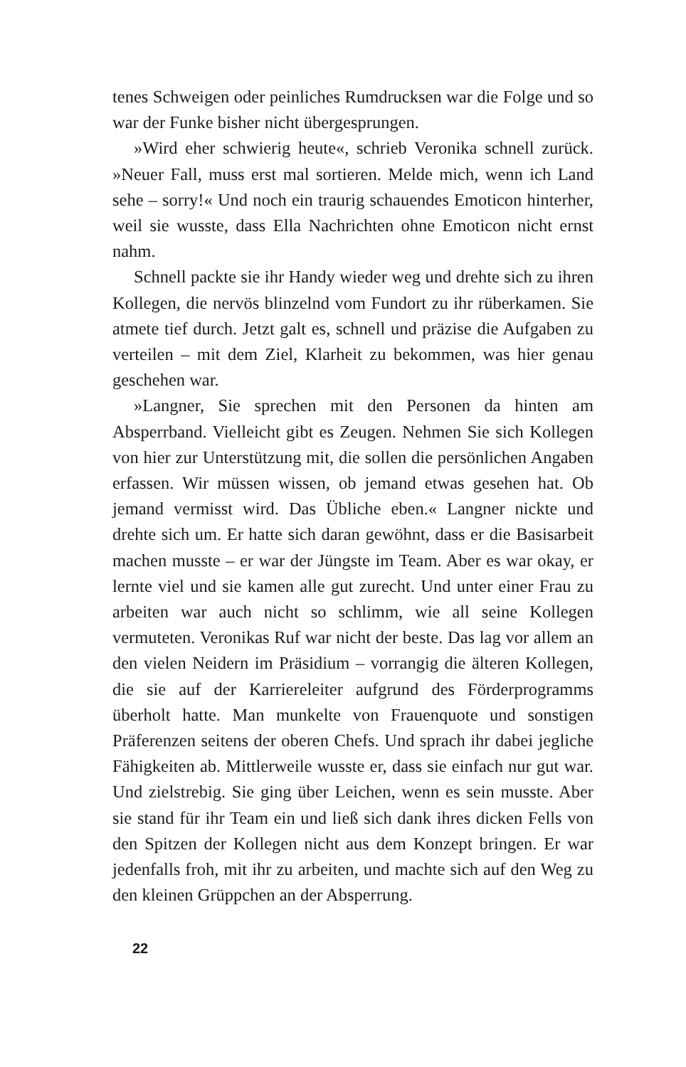tenes Schweigen oder peinliches Rumdrucksen war die Folge und so war der Funke bisher nicht übergesprungen.
»Wird eher schwierig heute«, schrieb Veronika schnell zurück. »Neuer Fall, muss erst mal sortieren. Melde mich, wenn ich Land sehe – sorry!« Und noch ein traurig schauendes Emoticon hinterher, weil sie wusste, dass Ella Nachrichten ohne Emoticon nicht ernst nahm.
Schnell packte sie ihr Handy wieder weg und drehte sich zu ihren Kollegen, die nervös blinzelnd vom Fundort zu ihr rüberkamen. Sie atmete tief durch. Jetzt galt es, schnell und präzise die Aufgaben zu verteilen – mit dem Ziel, Klarheit zu bekommen, was hier genau geschehen war.
»Langner, Sie sprechen mit den Personen da hinten am Absperrband. Vielleicht gibt es Zeugen. Nehmen Sie sich Kollegen von hier zur Unterstützung mit, die sollen die persönlichen Angaben erfassen. Wir müssen wissen, ob jemand etwas gesehen hat. Ob jemand vermisst wird. Das Übliche eben.« Langner nickte und drehte sich um. Er hatte sich daran gewöhnt, dass er die Basisarbeit machen musste – er war der Jüngste im Team. Aber es war okay, er lernte viel und sie kamen alle gut zurecht. Und unter einer Frau zu arbeiten war auch nicht so schlimm, wie all seine Kollegen vermuteten. Veronikas Ruf war nicht der beste. Das lag vor allem an den vielen Neidern im Präsidium – vorrangig die älteren Kollegen, die sie auf der Karriereleiter aufgrund des Förderprogramms überholt hatte. Man munkelte von Frauenquote und sonstigen Präferenzen seitens der oberen Chefs. Und sprach ihr dabei jegliche Fähigkeiten ab. Mittlerweile wusste er, dass sie einfach nur gut war. Und zielstrebig. Sie ging über Leichen, wenn es sein musste. Aber sie stand für ihr Team ein und ließ sich dank ihres dicken Fells von den Spitzen der Kollegen nicht aus dem Konzept bringen. Er war jedenfalls froh, mit ihr zu arbeiten, und machte sich auf den Weg zu den kleinen Grüppchen an der Absperrung.
22